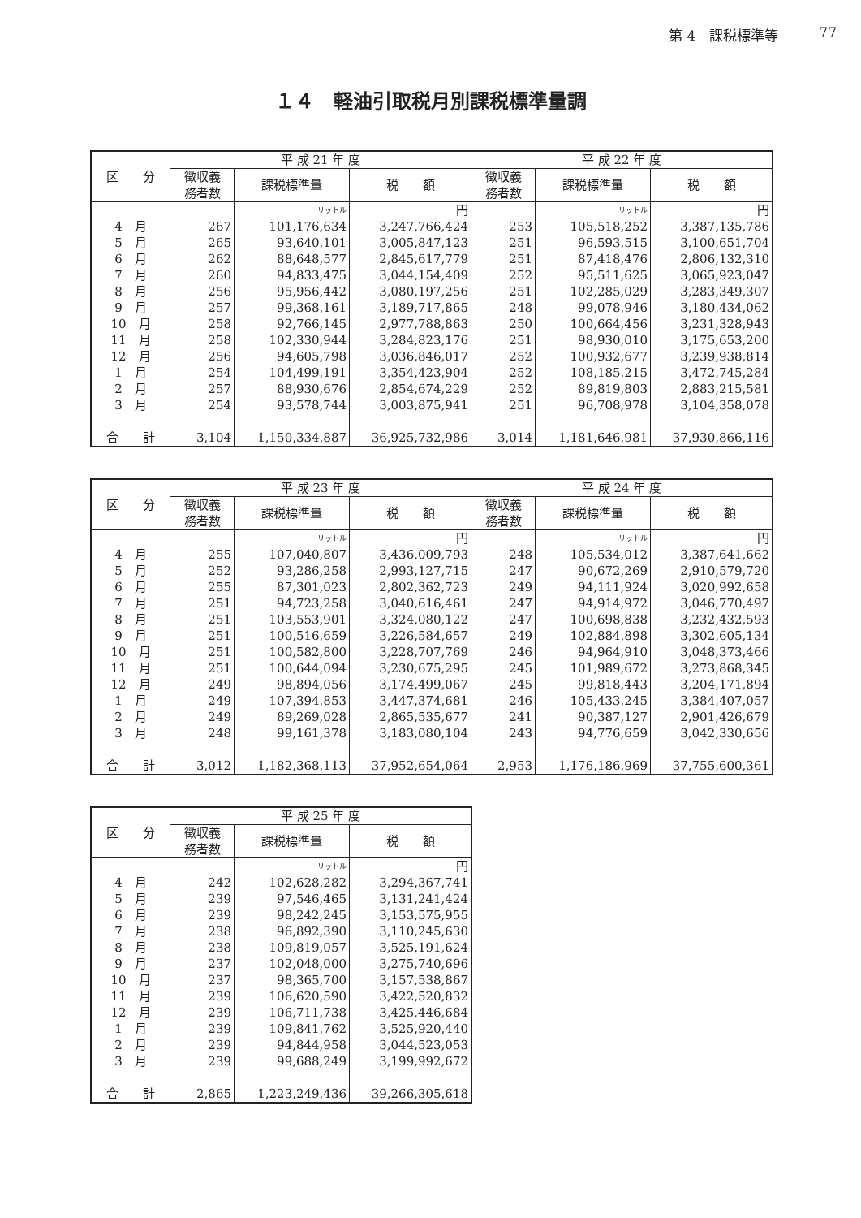第 4　課税標準等 77
１４　軽油引取税月別課税標準量調
| 区 分 | 平 成 21 年 度 | | | 平 成 22 年 度 | | |
| --- | --- | --- | --- | --- | --- | --- |
| | 徴収義 務者数 | 課税標準量 | 税 額 | 徴収義 務者数 | 課税標準量 | 税 額 |
| | | リットル | 円 | | リットル | 円 |
| 4 月 | 267 | 101,176,634 | 3,247,766,424 | 253 | 105,518,252 | 3,387,135,786 |
| 5 月 | 265 | 93,640,101 | 3,005,847,123 | 251 | 96,593,515 | 3,100,651,704 |
| 6 月 | 262 | 88,648,577 | 2,845,617,779 | 251 | 87,418,476 | 2,806,132,310 |
| 7 月 | 260 | 94,833,475 | 3,044,154,409 | 252 | 95,511,625 | 3,065,923,047 |
| 8 月 | 256 | 95,956,442 | 3,080,197,256 | 251 | 102,285,029 | 3,283,349,307 |
| 9 月 | 257 | 99,368,161 | 3,189,717,865 | 248 | 99,078,946 | 3,180,434,062 |
| 10 月 | 258 | 92,766,145 | 2,977,788,863 | 250 | 100,664,456 | 3,231,328,943 |
| 11 月 | 258 | 102,330,944 | 3,284,823,176 | 251 | 98,930,010 | 3,175,653,200 |
| 12 月 | 256 | 94,605,798 | 3,036,846,017 | 252 | 100,932,677 | 3,239,938,814 |
| 1 月 | 254 | 104,499,191 | 3,354,423,904 | 252 | 108,185,215 | 3,472,745,284 |
| 2 月 | 257 | 88,930,676 | 2,854,674,229 | 252 | 89,819,803 | 2,883,215,581 |
| 3 月 | 254 | 93,578,744 | 3,003,875,941 | 251 | 96,708,978 | 3,104,358,078 |
| 合 計 | 3,104 | 1,150,334,887 | 36,925,732,986 | 3,014 | 1,181,646,981 | 37,930,866,116 |
| 区 分 | 平 成 23 年 度 | | | 平 成 24 年 度 | | |
| --- | --- | --- | --- | --- | --- | --- |
| | 徴収義 務者数 | 課税標準量 | 税 額 | 徴収義 務者数 | 課税標準量 | 税 額 |
| | | リットル | 円 | | リットル | 円 |
| 4 月 | 255 | 107,040,807 | 3,436,009,793 | 248 | 105,534,012 | 3,387,641,662 |
| 5 月 | 252 | 93,286,258 | 2,993,127,715 | 247 | 90,672,269 | 2,910,579,720 |
| 6 月 | 255 | 87,301,023 | 2,802,362,723 | 249 | 94,111,924 | 3,020,992,658 |
| 7 月 | 251 | 94,723,258 | 3,040,616,461 | 247 | 94,914,972 | 3,046,770,497 |
| 8 月 | 251 | 103,553,901 | 3,324,080,122 | 247 | 100,698,838 | 3,232,432,593 |
| 9 月 | 251 | 100,516,659 | 3,226,584,657 | 249 | 102,884,898 | 3,302,605,134 |
| 10 月 | 251 | 100,582,800 | 3,228,707,769 | 246 | 94,964,910 | 3,048,373,466 |
| 11 月 | 251 | 100,644,094 | 3,230,675,295 | 245 | 101,989,672 | 3,273,868,345 |
| 12 月 | 249 | 98,894,056 | 3,174,499,067 | 245 | 99,818,443 | 3,204,171,894 |
| 1 月 | 249 | 107,394,853 | 3,447,374,681 | 246 | 105,433,245 | 3,384,407,057 |
| 2 月 | 249 | 89,269,028 | 2,865,535,677 | 241 | 90,387,127 | 2,901,426,679 |
| 3 月 | 248 | 99,161,378 | 3,183,080,104 | 243 | 94,776,659 | 3,042,330,656 |
| 合 計 | 3,012 | 1,182,368,113 | 37,952,654,064 | 2,953 | 1,176,186,969 | 37,755,600,361 |
| 区 分 | 平 成 25 年 度 | | |
| --- | --- | --- | --- |
| | 徴収義 務者数 | 課税標準量 | 税 額 |
| | | リットル | 円 |
| 4 月 | 242 | 102,628,282 | 3,294,367,741 |
| 5 月 | 239 | 97,546,465 | 3,131,241,424 |
| 6 月 | 239 | 98,242,245 | 3,153,575,955 |
| 7 月 | 238 | 96,892,390 | 3,110,245,630 |
| 8 月 | 238 | 109,819,057 | 3,525,191,624 |
| 9 月 | 237 | 102,048,000 | 3,275,740,696 |
| 10 月 | 237 | 98,365,700 | 3,157,538,867 |
| 11 月 | 239 | 106,620,590 | 3,422,520,832 |
| 12 月 | 239 | 106,711,738 | 3,425,446,684 |
| 1 月 | 239 | 109,841,762 | 3,525,920,440 |
| 2 月 | 239 | 94,844,958 | 3,044,523,053 |
| 3 月 | 239 | 99,688,249 | 3,199,992,672 |
| 合 計 | 2,865 | 1,223,249,436 | 39,266,305,618 |